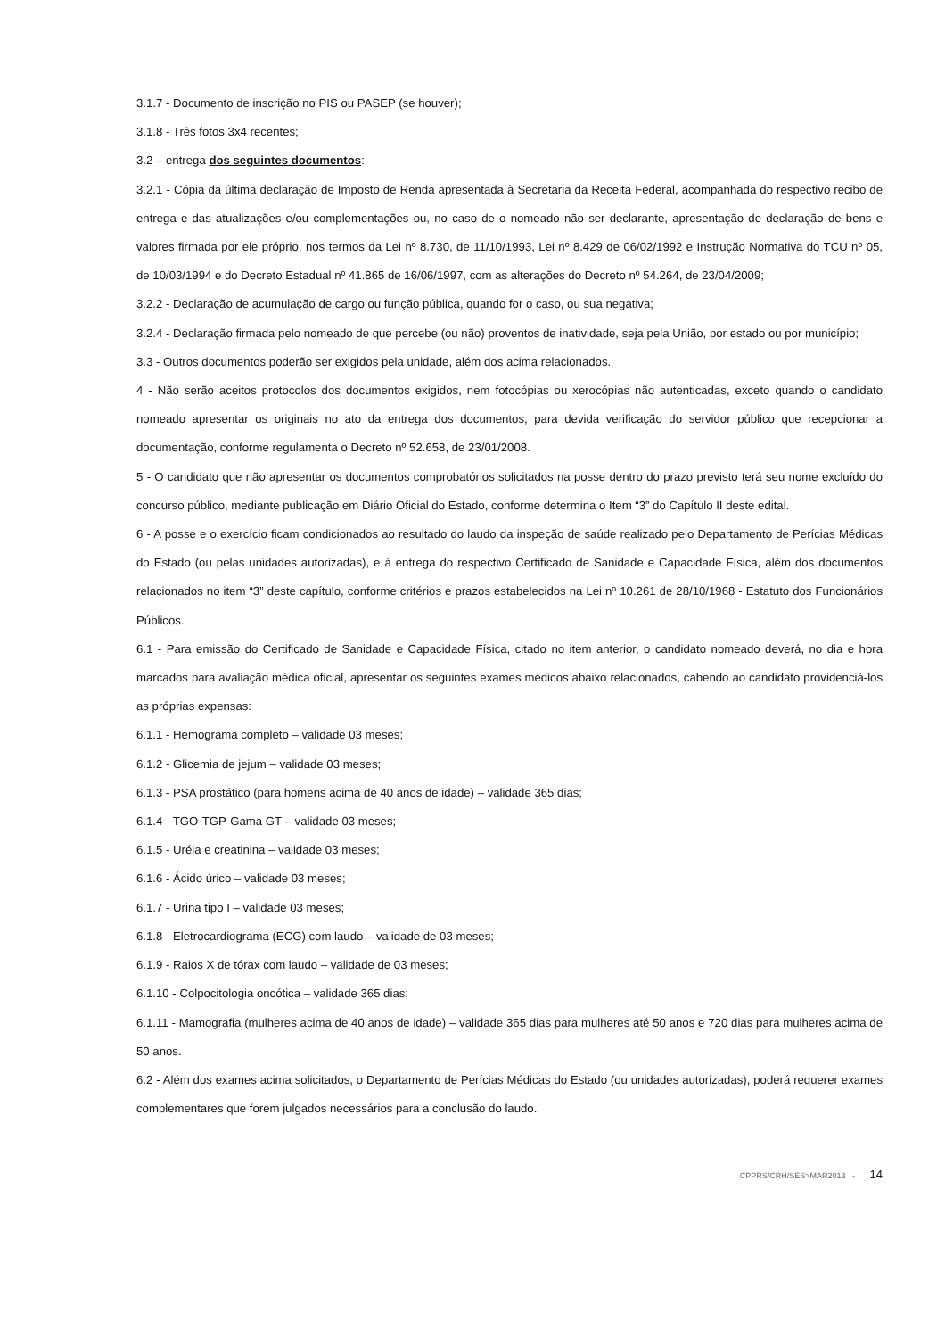3.1.7 - Documento de inscrição no PIS ou PASEP (se houver);
3.1.8 - Três fotos 3x4 recentes;
3.2 – entrega dos seguintes documentos:
3.2.1 - Cópia da última declaração de Imposto de Renda apresentada à Secretaria da Receita Federal, acompanhada do respectivo recibo de entrega e das atualizações e/ou complementações ou, no caso de o nomeado não ser declarante, apresentação de declaração de bens e valores firmada por ele próprio, nos termos da Lei nº 8.730, de 11/10/1993, Lei nº 8.429 de 06/02/1992 e Instrução Normativa do TCU nº 05, de 10/03/1994 e do Decreto Estadual nº 41.865 de 16/06/1997, com as alterações do Decreto nº 54.264, de 23/04/2009;
3.2.2 - Declaração de acumulação de cargo ou função pública, quando for o caso, ou sua negativa;
3.2.4 - Declaração firmada pelo nomeado de que percebe (ou não) proventos de inatividade, seja pela União, por estado ou por município;
3.3 - Outros documentos poderão ser exigidos pela unidade, além dos acima relacionados.
4 - Não serão aceitos protocolos dos documentos exigidos, nem fotocópias ou xerocópias não autenticadas, exceto quando o candidato nomeado apresentar os originais no ato da entrega dos documentos, para devida verificação do servidor público que recepcionar a documentação, conforme regulamenta o Decreto nº 52.658, de 23/01/2008.
5 - O candidato que não apresentar os documentos comprobatórios solicitados na posse dentro do prazo previsto terá seu nome excluído do concurso público, mediante publicação em Diário Oficial do Estado, conforme determina o Item “3” do Capítulo II deste edital.
6 - A posse e o exercício ficam condicionados ao resultado do laudo da inspeção de saúde realizado pelo Departamento de Perícias Médicas do Estado (ou pelas unidades autorizadas), e à entrega do respectivo Certificado de Sanidade e Capacidade Física, além dos documentos relacionados no item “3” deste capítulo, conforme critérios e prazos estabelecidos na Lei nº 10.261 de 28/10/1968 - Estatuto dos Funcionários Públicos.
6.1 - Para emissão do Certificado de Sanidade e Capacidade Física, citado no item anterior, o candidato nomeado deverá, no dia e hora marcados para avaliação médica oficial, apresentar os seguintes exames médicos abaixo relacionados, cabendo ao candidato providenciá-los as próprias expensas:
6.1.1 - Hemograma completo – validade 03 meses;
6.1.2 - Glicemia de jejum – validade 03 meses;
6.1.3 - PSA prostático (para homens acima de 40 anos de idade) – validade 365 dias;
6.1.4 - TGO-TGP-Gama GT – validade 03 meses;
6.1.5 - Uréia e creatinina – validade 03 meses;
6.1.6 - Ácido úrico – validade 03 meses;
6.1.7 - Urina tipo I – validade 03 meses;
6.1.8 - Eletrocardiograma (ECG) com laudo – validade de 03 meses;
6.1.9 - Raios X de tórax com laudo – validade de 03 meses;
6.1.10 - Colpocitologia oncótica – validade 365 dias;
6.1.11 - Mamografia (mulheres acima de 40 anos de idade) – validade 365 dias para mulheres até 50 anos e 720 dias para mulheres acima de 50 anos.
6.2 - Além dos exames acima solicitados, o Departamento de Perícias Médicas do Estado (ou unidades autorizadas), poderá requerer exames complementares que forem julgados necessários para a conclusão do laudo.
CPPRS/CRH/SES>MAR2013 - 14